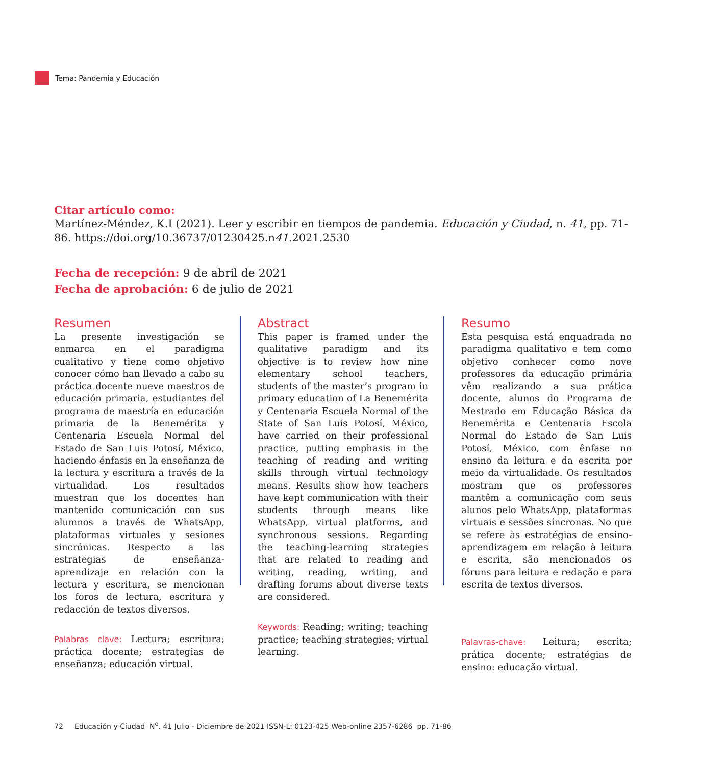Tema: Pandemia y Educación
Citar artículo como:
Martínez-Méndez, K.I (2021). Leer y escribir en tiempos de pandemia. Educación y Ciudad, n. 41, pp. 71-86. https://doi.org/10.36737/01230425.n41.2021.2530
Fecha de recepción: 9 de abril de 2021
Fecha de aprobación: 6 de julio de 2021
Resumen
La presente investigación se enmarca en el paradigma cualitativo y tiene como objetivo conocer cómo han llevado a cabo su práctica docente nueve maestros de educación primaria, estudiantes del programa de maestría en educación primaria de la Benemérita y Centenaria Escuela Normal del Estado de San Luis Potosí, México, haciendo énfasis en la enseñanza de la lectura y escritura a través de la virtualidad. Los resultados muestran que los docentes han mantenido comunicación con sus alumnos a través de WhatsApp, plataformas virtuales y sesiones sincrónicas. Respecto a las estrategias de enseñanza-aprendizaje en relación con la lectura y escritura, se mencionan los foros de lectura, escritura y redacción de textos diversos.
Palabras clave: Lectura; escritura; práctica docente; estrategias de enseñanza; educación virtual.
Abstract
This paper is framed under the qualitative paradigm and its objective is to review how nine elementary school teachers, students of the master’s program in primary education of La Benemérita y Centenaria Escuela Normal of the State of San Luis Potosí, México, have carried on their professional practice, putting emphasis in the teaching of reading and writing skills through virtual technology means. Results show how teachers have kept communication with their students through means like WhatsApp, virtual platforms, and synchronous sessions. Regarding the teaching-learning strategies that are related to reading and writing, reading, writing, and drafting forums about diverse texts are considered.
Keywords: Reading; writing; teaching practice; teaching strategies; virtual learning.
Resumo
Esta pesquisa está enquadrada no paradigma qualitativo e tem como objetivo conhecer como nove professores da educação primária vêm realizando a sua prática docente, alunos do Programa de Mestrado em Educação Básica da Benemérita e Centenaria Escola Normal do Estado de San Luis Potosí, México, com ênfase no ensino da leitura e da escrita por meio da virtualidade. Os resultados mostram que os professores mantêm a comunicação com seus alunos pelo WhatsApp, plataformas virtuais e sessões síncronas. No que se refere às estratégias de ensino-aprendizagem em relação à leitura e escrita, são mencionados os fóruns para leitura e redação e para escrita de textos diversos.
Palavras-chave: Leitura; escrita; prática docente; estratégias de ensino: educação virtual.
72 Educación y Ciudad N<sup>o</sup>. 41 Julio - Diciembre de 2021 ISSN-L: 0123-425 Web-online 2357-6286 pp. 71-86